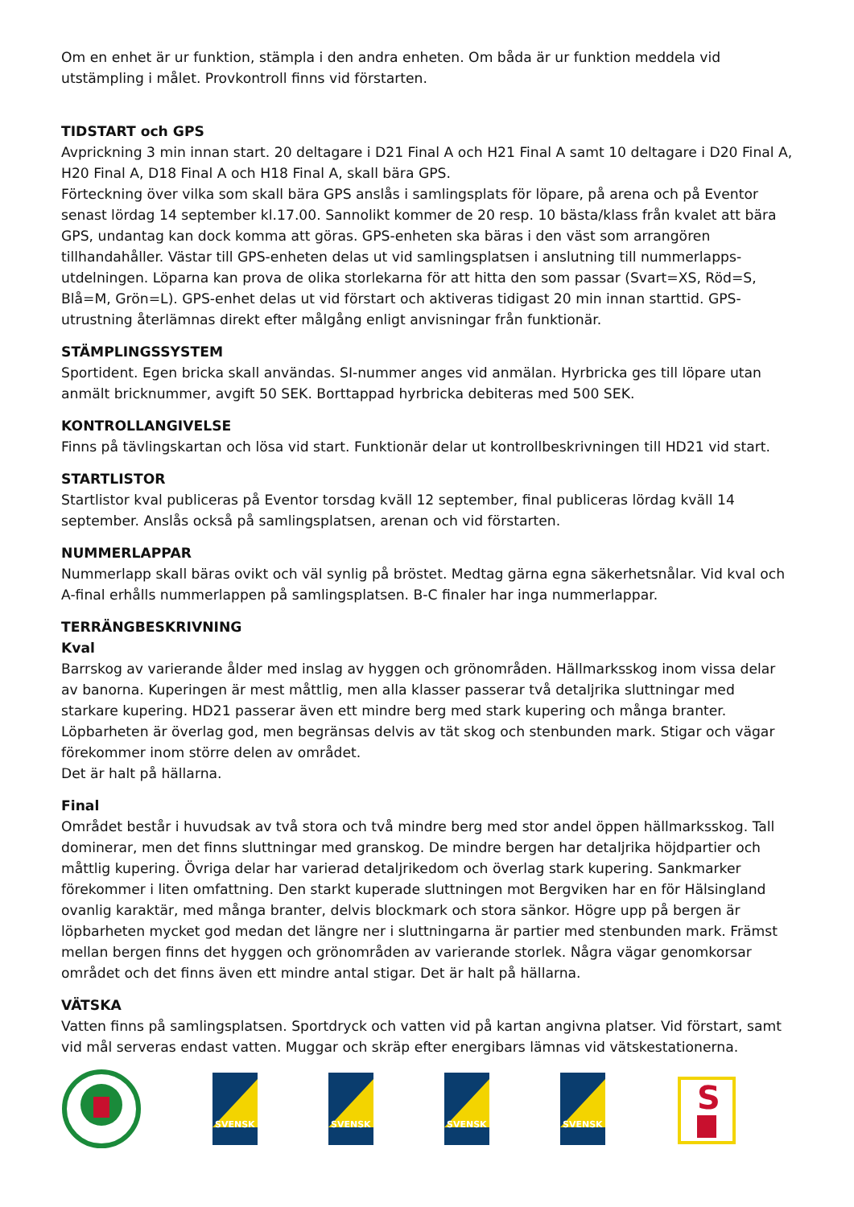Om en enhet är ur funktion, stämpla i den andra enheten. Om båda är ur funktion meddela vid utstämpling i målet. Provkontroll finns vid förstarten.
TIDSTART och GPS
Avprickning 3 min innan start. 20 deltagare i D21 Final A och H21 Final A samt 10 deltagare i D20 Final A, H20 Final A, D18 Final A och H18 Final A, skall bära GPS.
Förteckning över vilka som skall bära GPS anslås i samlingsplats för löpare, på arena och på Eventor senast lördag 14 september kl.17.00. Sannolikt kommer de 20 resp. 10 bästa/klass från kvalet att bära GPS, undantag kan dock komma att göras. GPS-enheten ska bäras i den väst som arrangören tillhandahåller. Västar till GPS-enheten delas ut vid samlingsplatsen i anslutning till nummerlapps-utdelningen. Löparna kan prova de olika storlekarna för att hitta den som passar (Svart=XS, Röd=S, Blå=M, Grön=L). GPS-enhet delas ut vid förstart och aktiveras tidigast 20 min innan starttid. GPS-utrustning återlämnas direkt efter målgång enligt anvisningar från funktionär.
STÄMPLINGSSYSTEM
Sportident. Egen bricka skall användas. SI-nummer anges vid anmälan. Hyrbricka ges till löpare utan anmält bricknummer, avgift 50 SEK. Borttappad hyrbricka debiteras med 500 SEK.
KONTROLLANGIVELSE
Finns på tävlingskartan och lösa vid start. Funktionär delar ut kontrollbeskrivningen till HD21 vid start.
STARTLISTOR
Startlistor kval publiceras på Eventor torsdag kväll 12 september, final publiceras lördag kväll 14 september. Anslås också på samlingsplatsen, arenan och vid förstarten.
NUMMERLAPPAR
Nummerlapp skall bäras ovikt och väl synlig på bröstet. Medtag gärna egna säkerhetsnålar. Vid kval och A-final erhålls nummerlappen på samlingsplatsen. B-C finaler har inga nummerlappar.
TERRÄNGBESKRIVNING
Kval
Barrskog av varierande ålder med inslag av hyggen och grönområden. Hällmarksskog inom vissa delar av banorna. Kuperingen är mest måttlig, men alla klasser passerar två detaljrika sluttningar med starkare kupering. HD21 passerar även ett mindre berg med stark kupering och många branter. Löpbarheten är överlag god, men begränsas delvis av tät skog och stenbunden mark. Stigar och vägar förekommer inom större delen av området.
Det är halt på hällarna.
Final
Området består i huvudsak av två stora och två mindre berg med stor andel öppen hällmarksskog. Tall dominerar, men det finns sluttningar med granskog. De mindre bergen har detaljrika höjdpartier och måttlig kupering. Övriga delar har varierad detaljrikedom och överlag stark kupering. Sankmarker förekommer i liten omfattning. Den starkt kuperade sluttningen mot Bergviken har en för Hälsingland ovanlig karaktär, med många branter, delvis blockmark och stora sänkor. Högre upp på bergen är löpbarheten mycket god medan det längre ner i sluttningarna är partier med stenbunden mark. Främst mellan bergen finns det hyggen och grönområden av varierande storlek. Några vägar genomkorsar området och det finns även ett mindre antal stigar. Det är halt på hällarna.
VÄTSKA
Vatten finns på samlingsplatsen. Sportdryck och vatten vid på kartan angivna platser. Vid förstart, samt vid mål serveras endast vatten. Muggar och skräp efter energibars lämnas vid vätskestationerna.
SVENSK
SVENSK
SVENSK
SVENSK
S